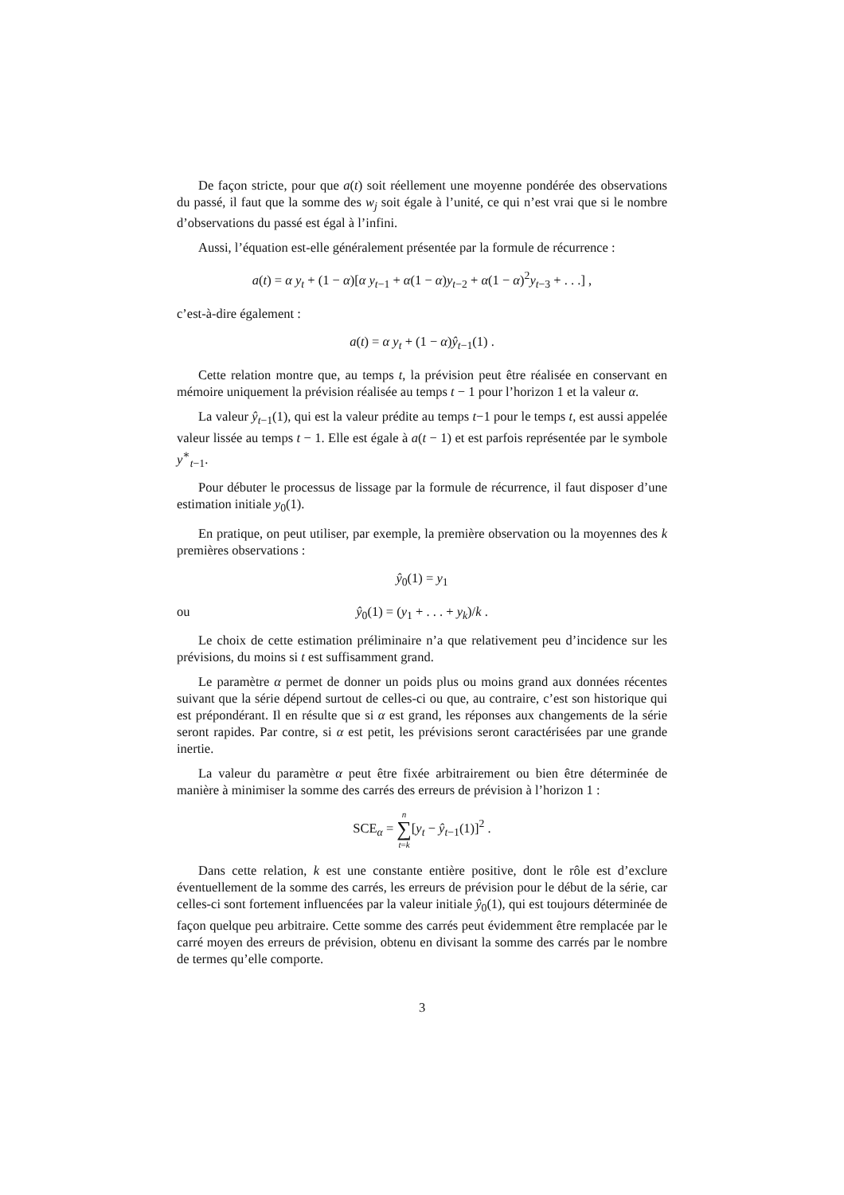De façon stricte, pour que a(t) soit réellement une moyenne pondérée des observations du passé, il faut que la somme des w<sub>j</sub> soit égale à l’unité, ce qui n’est vrai que si le nombre d’observations du passé est égal à l’infini.
Aussi, l’équation est-elle généralement présentée par la formule de récurrence :
a(t) = α y<sub>t</sub> + (1 − α)[α y<sub>t−1</sub> + α(1 − α)y<sub>t−2</sub> + α(1 − α)<sup>2</sup>y<sub>t−3</sub> + . . .] ,
c’est-à-dire également :
a(t) = α y<sub>t</sub> + (1 − α)ŷ<sub>t−1</sub>(1) .
Cette relation montre que, au temps t, la prévision peut être réalisée en conservant en mémoire uniquement la prévision réalisée au temps t − 1 pour l’horizon 1 et la valeur α.
La valeur ŷ<sub>t−1</sub>(1), qui est la valeur prédite au temps t−1 pour le temps t, est aussi appelée valeur lissée au temps t − 1. Elle est égale à a(t − 1) et est parfois représentée par le symbole y<sup>∗</sup><sub>t−1</sub>.
Pour débuter le processus de lissage par la formule de récurrence, il faut disposer d’une estimation initiale y<sub>0</sub>(1).
En pratique, on peut utiliser, par exemple, la première observation ou la moyennes des k premières observations :
ŷ<sub>0</sub>(1) = y<sub>1</sub>
ou ŷ<sub>0</sub>(1) = (y<sub>1</sub> + . . . + y<sub>k</sub>)/k .
Le choix de cette estimation préliminaire n’a que relativement peu d’incidence sur les prévisions, du moins si t est suffisamment grand.
Le paramètre α permet de donner un poids plus ou moins grand aux données récentes suivant que la série dépend surtout de celles-ci ou que, au contraire, c’est son historique qui est prépondérant. Il en résulte que si α est grand, les réponses aux changements de la série seront rapides. Par contre, si α est petit, les prévisions seront caractérisées par une grande inertie.
La valeur du paramètre α peut être fixée arbitrairement ou bien être déterminée de manière à minimiser la somme des carrés des erreurs de prévision à l’horizon 1 :
SCE<sub>α</sub> = n ∑ t=k[y<sub>t</sub> − ŷ<sub>t−1</sub>(1)]<sup>2</sup> .
Dans cette relation, k est une constante entière positive, dont le rôle est d’exclure éventuellement de la somme des carrés, les erreurs de prévision pour le début de la série, car celles-ci sont fortement influencées par la valeur initiale ŷ<sub>0</sub>(1), qui est toujours déterminée de façon quelque peu arbitraire. Cette somme des carrés peut évidemment être remplacée par le carré moyen des erreurs de prévision, obtenu en divisant la somme des carrés par le nombre de termes qu’elle comporte.
3